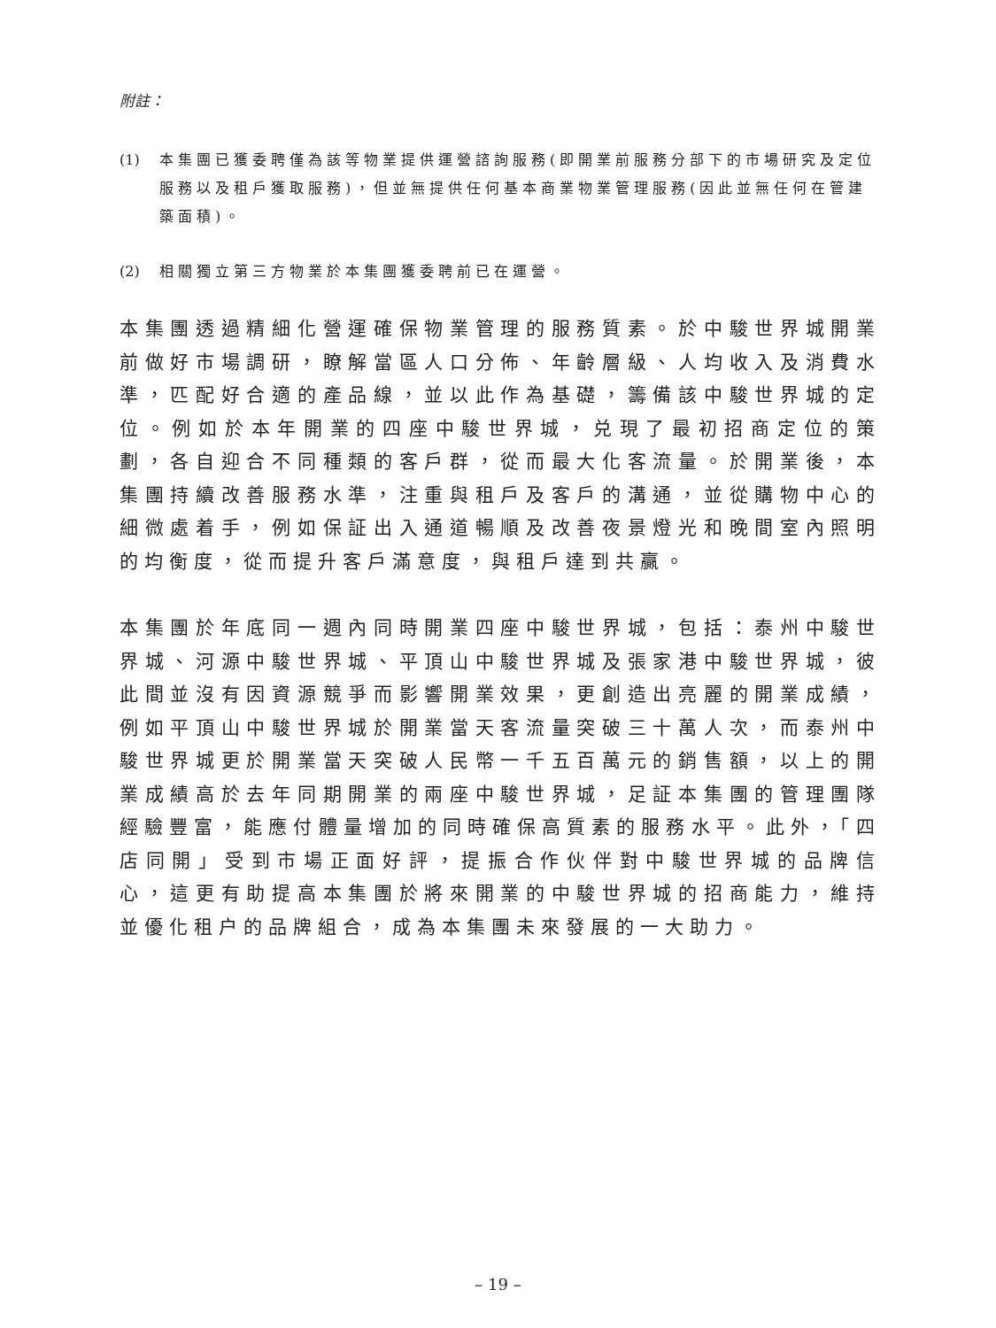附註：
(1) 本集團已獲委聘僅為該等物業提供運營諮詢服務(即開業前服務分部下的市場研究及定位服務以及租戶獲取服務)，但並無提供任何基本商業物業管理服務(因此並無任何在管建築面積)。
(2) 相關獨立第三方物業於本集團獲委聘前已在運營。
本集團透過精細化營運確保物業管理的服務質素。於中駿世界城開業前做好市場調研，瞭解當區人口分佈、年齡層級、人均收入及消費水準，匹配好合適的產品線，並以此作為基礎，籌備該中駿世界城的定位。例如於本年開業的四座中駿世界城，兑現了最初招商定位的策劃，各自迎合不同種類的客戶群，從而最大化客流量。於開業後，本集團持續改善服務水準，注重與租戶及客戶的溝通，並從購物中心的細微處着手，例如保証出入通道暢順及改善夜景燈光和晚間室內照明的均衡度，從而提升客戶滿意度，與租戶達到共贏。
本集團於年底同一週內同時開業四座中駿世界城，包括：泰州中駿世界城、河源中駿世界城、平頂山中駿世界城及張家港中駿世界城，彼此間並沒有因資源競爭而影響開業效果，更創造出亮麗的開業成績，例如平頂山中駿世界城於開業當天客流量突破三十萬人次，而泰州中駿世界城更於開業當天突破人民幣一千五百萬元的銷售額，以上的開業成績高於去年同期開業的兩座中駿世界城，足証本集團的管理團隊經驗豐富，能應付體量增加的同時確保高質素的服務水平。此外，「四店同開」受到市場正面好評，提振合作伙伴對中駿世界城的品牌信心，這更有助提高本集團於將來開業的中駿世界城的招商能力，維持並優化租户的品牌組合，成為本集團未來發展的一大助力。
– 19 –